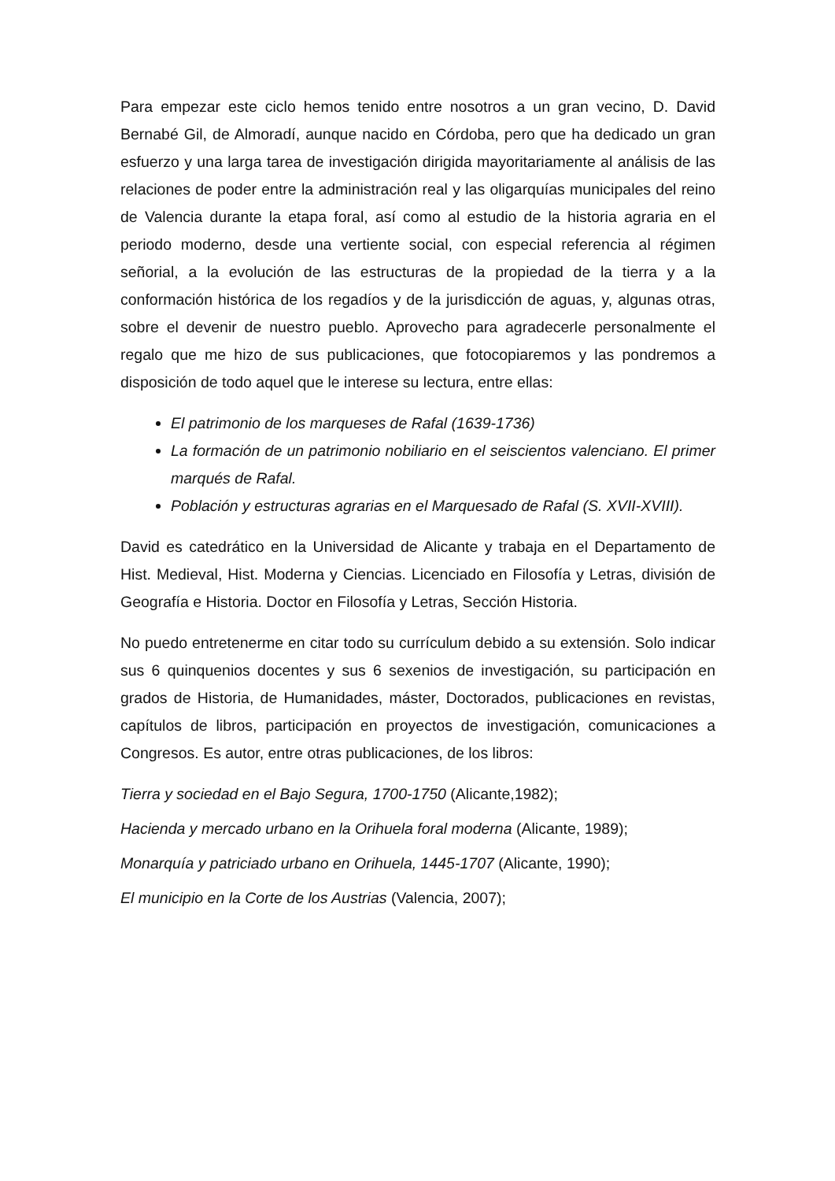Para empezar este ciclo hemos tenido entre nosotros a un gran vecino, D. David Bernabé Gil, de Almoradí, aunque nacido en Córdoba, pero que ha dedicado un gran esfuerzo y una larga tarea de investigación dirigida mayoritariamente al análisis de las relaciones de poder entre la administración real y las oligarquías municipales del reino de Valencia durante la etapa foral, así como al estudio de la historia agraria en el periodo moderno, desde una vertiente social, con especial referencia al régimen señorial, a la evolución de las estructuras de la propiedad de la tierra y a la conformación histórica de los regadíos y de la jurisdicción de aguas, y, algunas otras, sobre el devenir de nuestro pueblo. Aprovecho para agradecerle personalmente el regalo que me hizo de sus publicaciones, que fotocopiaremos y las pondremos a disposición de todo aquel que le interese su lectura, entre ellas:
El patrimonio de los marqueses de Rafal (1639-1736)
La formación de un patrimonio nobiliario en el seiscientos valenciano. El primer marqués de Rafal.
Población y estructuras agrarias en el Marquesado de Rafal (S. XVII-XVIII).
David es catedrático en la Universidad de Alicante y trabaja en el Departamento de Hist. Medieval, Hist. Moderna y Ciencias. Licenciado en Filosofía y Letras, división de Geografía e Historia. Doctor en Filosofía y Letras, Sección Historia.
No puedo entretenerme en citar todo su currículum debido a su extensión. Solo indicar sus 6 quinquenios docentes y sus 6 sexenios de investigación, su participación en grados de Historia, de Humanidades, máster, Doctorados, publicaciones en revistas, capítulos de libros, participación en proyectos de investigación, comunicaciones a Congresos. Es autor, entre otras publicaciones, de los libros:
Tierra y sociedad en el Bajo Segura, 1700-1750 (Alicante,1982);
Hacienda y mercado urbano en la Orihuela foral moderna (Alicante, 1989);
Monarquía y patriciado urbano en Orihuela, 1445-1707 (Alicante, 1990);
El municipio en la Corte de los Austrias (Valencia, 2007);